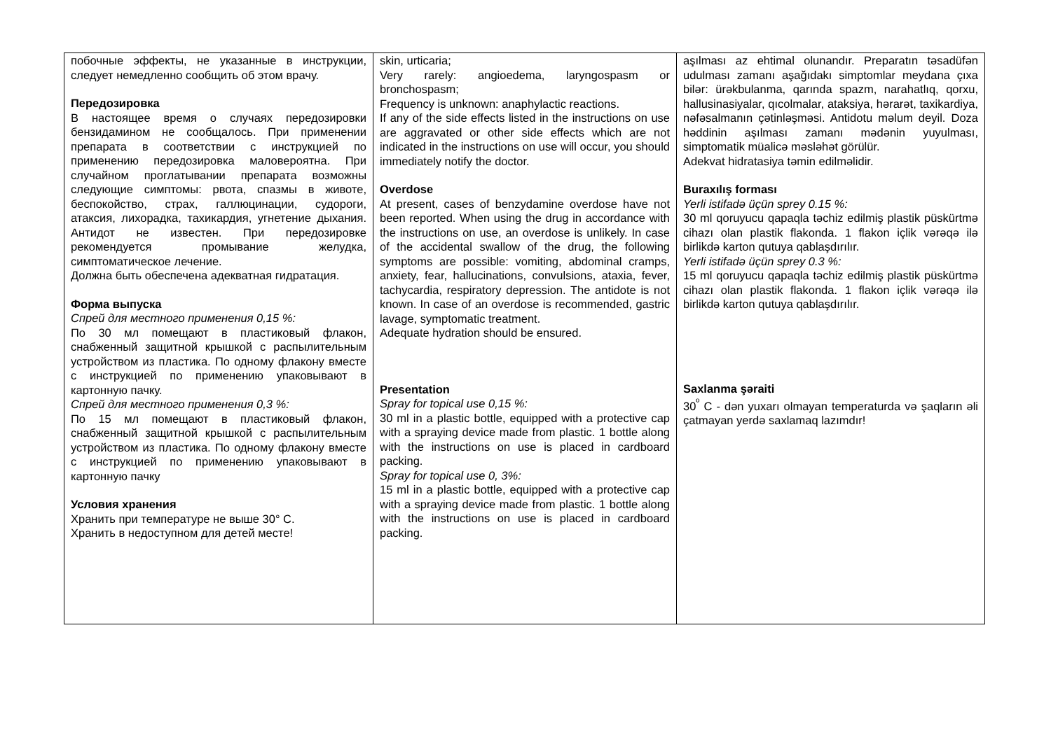| побочные эффекты, не указанные в инструкции, следует немедленно сообщить об этом врачу. Передозировка В настоящее время о случаях передозировки бензидамином не сообщалось. При применении препарата в соответствии с инструкцией по применению передозировка маловероятна. При случайном проглатывании препарата возможны следующие симптомы: рвота, спазмы в животе, беспокойство, страх, галлюцинации, судороги, атаксия, лихорадка, тахикардия, угнетение дыхания. Антидот не известен. При передозировке рекомендуется промывание желудка, симптоматическое лечение. Должна быть обеспечена адекватная гидратация. Форма выпуска Спрей для местного применения 0,15 %: По 30 мл помещают в пластиковый флакон, снабженный защитной крышкой с распылительным устройством из пластика. По одному флакону вместе с инструкцией по применению упаковывают в картонную пачку. Спрей для местного применения 0,3 %: По 15 мл помещают в пластиковый флакон, снабженный защитной крышкой с распылительным устройством из пластика. По одному флакону вместе с инструкцией по применению упаковывают в картонную пачку Условия хранения Хранить при температуре не выше 30° С. Хранить в недоступном для детей месте! | skin, urticaria; Very rarely: angioedema, laryngospasm or bronchospasm; Frequency is unknown: anaphylactic reactions. If any of the side effects listed in the instructions on use are aggravated or other side effects which are not indicated in the instructions on use will occur, you should immediately notify the doctor. Overdose At present, cases of benzydamine overdose have not been reported. When using the drug in accordance with the instructions on use, an overdose is unlikely. In case of the accidental swallow of the drug, the following symptoms are possible: vomiting, abdominal cramps, anxiety, fear, hallucinations, convulsions, ataxia, fever, tachycardia, respiratory depression. The antidote is not known. In case of an overdose is recommended, gastric lavage, symptomatic treatment. Adequate hydration should be ensured. Presentation Spray for topical use 0,15 %: 30 ml in a plastic bottle, equipped with a protective cap with a spraying device made from plastic. 1 bottle along with the instructions on use is placed in cardboard packing. Spray for topical use 0, 3%: 15 ml in a plastic bottle, equipped with a protective cap with a spraying device made from plastic. 1 bottle along with the instructions on use is placed in cardboard packing. | aşılması az ehtimal olunandır. Preparatın təsadüfən udulması zamanı aşağıdakı simptomlar meydana çıxa bilər: ürəkbulanma, qarında spazm, narahatlıq, qorxu, hallusinasiyalar, qıcolmalar, ataksiya, hərarət, taxikardiya, nəfəsalmanın çətinləşməsi. Antidotu məlum deyil. Doza həddinin aşılması zamanı mədənin yuyulması, simptomatik müalicə məsləhət görülür. Adekvat hidratasiya təmin edilməlidir. Buraxılış forması Yerli istifadə üçün sprey 0.15 %: 30 ml qoruyucu qapaqla təchiz edilmiş plastik püskürtmə cihazı olan plastik flakonda. 1 flakon içlik vərəqə ilə birlikdə karton qutuya qablaşdırılır. Yerli istifadə üçün sprey 0.3 %: 15 ml qoruyucu qapaqla təchiz edilmiş plastik püskürtmə cihazı olan plastik flakonda. 1 flakon içlik vərəqə ilə birlikdə karton qutuya qablaşdırılır. Saxlanma şəraiti 30<sup>º</sup> C - dən yuxarı olmayan temperaturda və şaqların əli çatmayan yerdə saxlamaq lazımdır! |